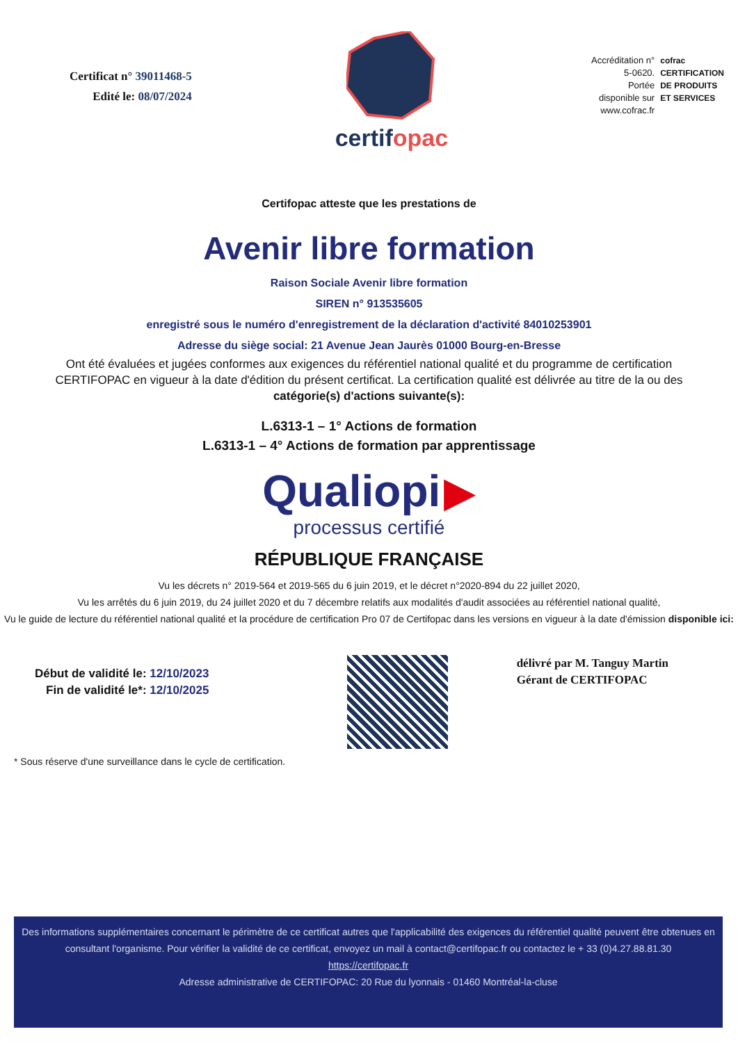Certificat n° 39011468-5
Edité le: 08/07/2024
certifopac
Accréditation n°
5-0620.
Portée
disponible sur
www.cofrac.fr
cofrac
CERTIFICATION
DE PRODUITS
ET SERVICES
Certifopac atteste que les prestations de
Avenir libre formation
Raison Sociale Avenir libre formation
SIREN n° 913535605
enregistré sous le numéro d'enregistrement de la déclaration d'activité 84010253901
Adresse du siège social: 21 Avenue Jean Jaurès 01000 Bourg-en-Bresse
Ont été évaluées et jugées conformes aux exigences du référentiel national qualité et du programme de certification CERTIFOPAC en vigueur à la date d'édition du présent certificat. La certification qualité est délivrée au titre de la ou des catégorie(s) d'actions suivante(s):
L.6313-1 – 1° Actions de formation
L.6313-1 – 4° Actions de formation par apprentissage
Qualiopi ▶
processus certifié
RÉPUBLIQUE FRANÇAISE
Vu les décrets n° 2019-564 et 2019-565 du 6 juin 2019, et le décret n°2020-894 du 22 juillet 2020,
Vu les arrêtés du 6 juin 2019, du 24 juillet 2020 et du 7 décembre relatifs aux modalités d'audit associées au référentiel national qualité,
Vu le guide de lecture du référentiel national qualité et la procédure de certification Pro 07 de Certifopac dans les versions en vigueur à la date d'émission disponible ici:
Début de validité le: 12/10/2023
Fin de validité le*: 12/10/2025
délivré par M. Tanguy Martin
Gérant de CERTIFOPAC
* Sous réserve d'une surveillance dans le cycle de certification.
Des informations supplémentaires concernant le périmètre de ce certificat autres que l'applicabilité des exigences du référentiel qualité peuvent être obtenues en consultant l'organisme. Pour vérifier la validité de ce certificat, envoyez un mail à contact@certifopac.fr ou contactez le + 33 (0)4.27.88.81.30
https://certifopac.fr
Adresse administrative de CERTIFOPAC: 20 Rue du lyonnais - 01460 Montréal-la-cluse